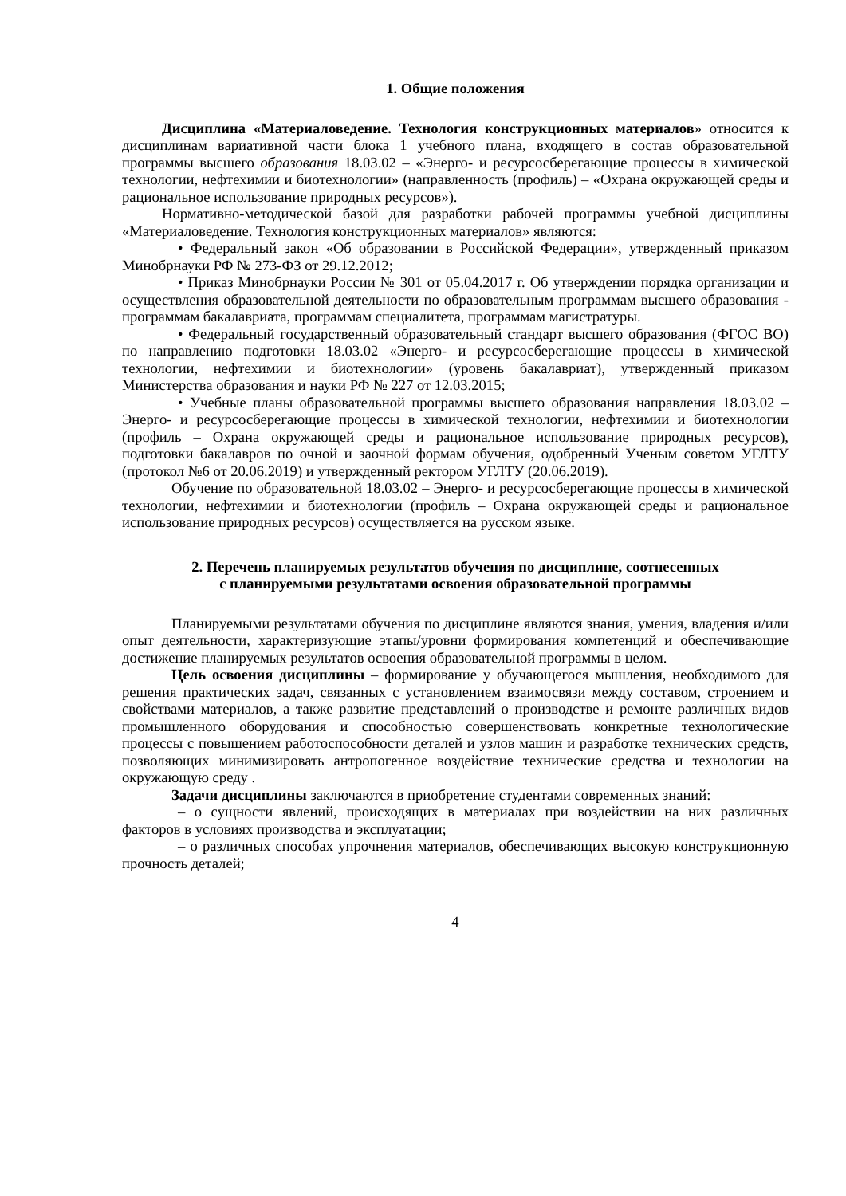1. Общие положения
Дисциплина «Материаловедение. Технология конструкционных материалов» относится к дисциплинам вариативной части блока 1 учебного плана, входящего в состав образовательной программы высшего образования 18.03.02 – «Энерго- и ресурсосберегающие процессы в химической технологии, нефтехимии и биотехнологии» (направленность (профиль) – «Охрана окружающей среды и рациональное использование природных ресурсов»).
Нормативно-методической базой для разработки рабочей программы учебной дисциплины «Материаловедение. Технология конструкционных материалов» являются:
• Федеральный закон «Об образовании в Российской Федерации», утвержденный приказом Минобрнауки РФ № 273-ФЗ от 29.12.2012;
• Приказ Минобрнауки России № 301 от 05.04.2017 г. Об утверждении порядка организации и осуществления образовательной деятельности по образовательным программам высшего образования - программам бакалавриата, программам специалитета, программам магистратуры.
• Федеральный государственный образовательный стандарт высшего образования (ФГОС ВО) по направлению подготовки 18.03.02 «Энерго- и ресурсосберегающие процессы в химической технологии, нефтехимии и биотехнологии» (уровень бакалавриат), утвержденный приказом Министерства образования и науки РФ № 227 от 12.03.2015;
• Учебные планы образовательной программы высшего образования направления 18.03.02 – Энерго- и ресурсосберегающие процессы в химической технологии, нефтехимии и биотехнологии (профиль – Охрана окружающей среды и рациональное использование природных ресурсов), подготовки бакалавров по очной и заочной формам обучения, одобренный Ученым советом УГЛТУ (протокол №6 от 20.06.2019) и утвержденный ректором УГЛТУ (20.06.2019).
Обучение по образовательной 18.03.02 – Энерго- и ресурсосберегающие процессы в химической технологии, нефтехимии и биотехнологии (профиль – Охрана окружающей среды и рациональное использование природных ресурсов) осуществляется на русском языке.
2. Перечень планируемых результатов обучения по дисциплине, соотнесенных
с планируемыми результатами освоения образовательной программы
Планируемыми результатами обучения по дисциплине являются знания, умения, владения и/или опыт деятельности, характеризующие этапы/уровни формирования компетенций и обеспечивающие достижение планируемых результатов освоения образовательной программы в целом.
Цель освоения дисциплины – формирование у обучающегося мышления, необходимого для решения практических задач, связанных с установлением взаимосвязи между составом, строением и свойствами материалов, а также развитие представлений о производстве и ремонте различных видов промышленного оборудования и способностью совершенствовать конкретные технологические процессы с повышением работоспособности деталей и узлов машин и разработке технических средств, позволяющих минимизировать антропогенное воздействие технические средства и технологии на окружающую среду .
Задачи дисциплины заключаются в приобретение студентами современных знаний:
– о сущности явлений, происходящих в материалах при воздействии на них различных факторов в условиях производства и эксплуатации;
– о различных способах упрочнения материалов, обеспечивающих высокую конструкционную прочность деталей;
4